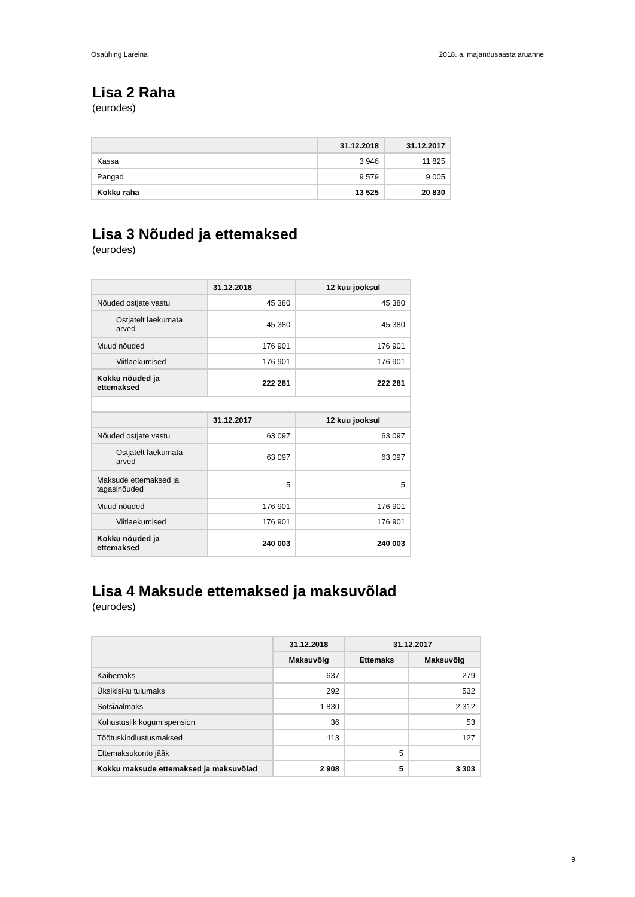Osaühing Lareina 2018. a. majandusaasta aruanne
Lisa 2 Raha
(eurodes)
| | 31.12.2018 | 31.12.2017 |
| --- | --- | --- |
| Kassa | 3 946 | 11 825 |
| Pangad | 9 579 | 9 005 |
| Kokku raha | 13 525 | 20 830 |
Lisa 3 Nõuded ja ettemaksed
(eurodes)
| | 31.12.2018 | 12 kuu jooksul |
| --- | --- | --- |
| Nõuded ostjate vastu | 45 380 | 45 380 |
| Ostjatelt laekumata arved | 45 380 | 45 380 |
| Muud nõuded | 176 901 | 176 901 |
| Viitlaekumised | 176 901 | 176 901 |
| Kokku nõuded ja ettemaksed | 222 281 | 222 281 |
| | 31.12.2017 | 12 kuu jooksul |
| Nõuded ostjate vastu | 63 097 | 63 097 |
| Ostjatelt laekumata arved | 63 097 | 63 097 |
| Maksude ettemaksed ja tagasinõuded | 5 | 5 |
| Muud nõuded | 176 901 | 176 901 |
| Viitlaekumised | 176 901 | 176 901 |
| Kokku nõuded ja ettemaksed | 240 003 | 240 003 |
Lisa 4 Maksude ettemaksed ja maksuvõlad
(eurodes)
| | 31.12.2018 | 31.12.2017 | |
| --- | --- | --- | --- |
| | Maksuvõlg | Ettemaks | Maksuvõlg |
| Käibemaks | 637 | | 279 |
| Üksikisiku tulumaks | 292 | | 532 |
| Sotsiaalmaks | 1 830 | | 2 312 |
| Kohustuslik kogumispension | 36 | | 53 |
| Töötuskindlustusmaksed | 113 | | 127 |
| Ettemaksukonto jääk | | 5 | |
| Kokku maksude ettemaksed ja maksuvõlad | 2 908 | 5 | 3 303 |
9